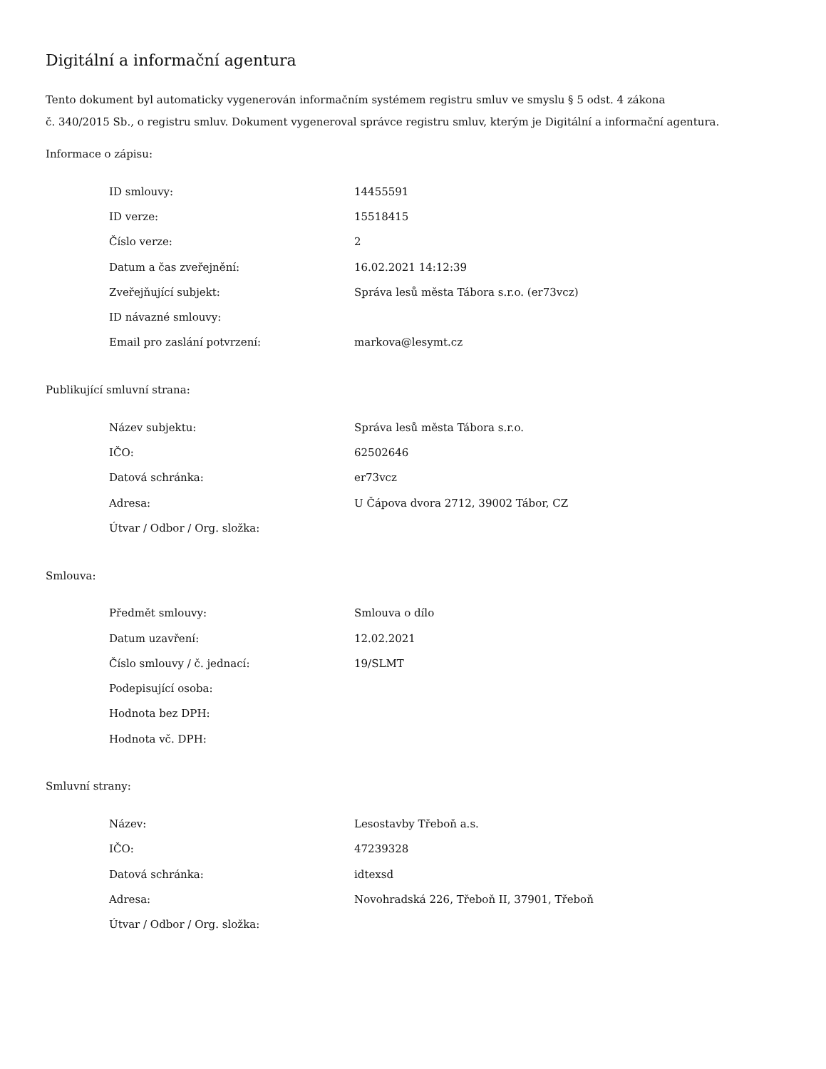Digitální a informační agentura
Tento dokument byl automaticky vygenerován informačním systémem registru smluv ve smyslu § 5 odst. 4 zákona
č. 340/2015 Sb., o registru smluv. Dokument vygeneroval správce registru smluv, kterým je Digitální a informační agentura.
Informace o zápisu:
| ID smlouvy: | 14455591 |
| ID verze: | 15518415 |
| Číslo verze: | 2 |
| Datum a čas zveřejnění: | 16.02.2021 14:12:39 |
| Zveřejňující subjekt: | Správa lesů města Tábora s.r.o. (er73vcz) |
| ID návazné smlouvy: | |
| Email pro zaslání potvrzení: | markova@lesymt.cz |
Publikující smluvní strana:
| Název subjektu: | Správa lesů města Tábora s.r.o. |
| IČO: | 62502646 |
| Datová schránka: | er73vcz |
| Adresa: | U Čápova dvora 2712, 39002 Tábor, CZ |
| Útvar / Odbor / Org. složka: | |
Smlouva:
| Předmět smlouvy: | Smlouva o dílo |
| Datum uzavření: | 12.02.2021 |
| Číslo smlouvy / č. jednací: | 19/SLMT |
| Podepisující osoba: | |
| Hodnota bez DPH: | |
| Hodnota vč. DPH: | |
Smluvní strany:
| Název: | Lesostavby Třeboň a.s. |
| IČO: | 47239328 |
| Datová schránka: | idtexsd |
| Adresa: | Novohradská 226, Třeboň II, 37901, Třeboň |
| Útvar / Odbor / Org. složka: | |